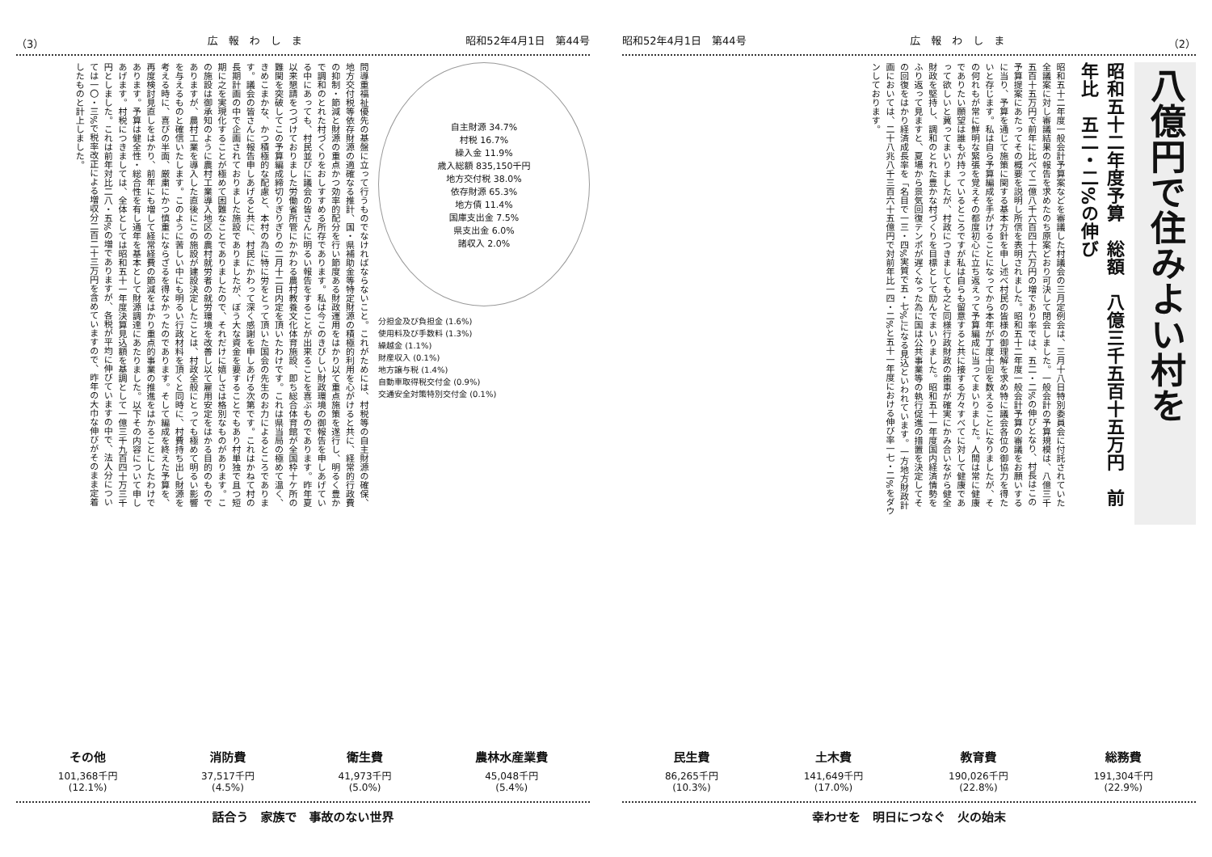（3） 広　報　わ　し　ま 昭和52年4月1日　第44号
問導重福祉優先の基盤に立って行うものでなければならないこと。これがためには、村税等の自主財源の確保、地方交付税等依存財源の適確なる推計、国・県補助金等特定財源の積極的利用を心がけると共に、経常的行政費の抑制・節減と財源の重点かつ効率的配分を行い節度ある財政運用をはかり以て重点施策を遂行し、明るく豊かで調和のとれた村づくりをおしすすめる所存であります。私は今このきびしい財政環境の御報告を申しあげている中にあっても、村民並びに議会の皆さんに明るい報告をすることが出来ることを喜ぶものであります。昨年夏以来懇請をつづけておりました労働省所管にかかわる農村教養文化体育施設、即ち総合体育館が全国枠十ケ所の難関を突破してこの予算編成締切りぎりぎりの二月十二日内定を頂いたわけです。これは県当局の極めて温く、きめこまかな、かつ積極的な配慮と、本村の為に特に労をとって頂いた国会の先生のお力によるところであります。議会の皆さんに報告申しあげると共に、村民にかわって深く感謝を申しあげる次第です。これはかねて村の長期計画の中で企画されておりました施設でありましたが、ぼう大な資金を要することでもあり村単独で且つ短期に之を実現化することが極めて困難なことでありましたので、それだけに嬉しさは格別なものがあります。この施設は御承知のように農村工業導入地区の農村就労者の就労環境を改善し以て雇用安定をはかる目的のものでありますが、農村工業を導入した直後にこの施設が建設決定したことは、村政全般にとっても極めて明るい影響を与えるものと確信いたします。このように苦しい中にも明るい行政材料を頂くと同時に、村費持ち出し財源を考える時に、喜びの半面、厳粛にかつ慎重にならざるを得なかったのであります。そして編成を終えた予算を、再度検討見直しをはかり、前年にも増して経常経費の節減をはかり重点的事業の推進をはかることにしたわけであります。予算は健全性・総合性を有し通年を基本として財源調達にあたりました。以下その内容について申しあげます。村税につきましては、全体としては昭和五十一年度決算見込額を基調として一億三千九百四十万三千円としました。これは前年対比二八・五%の増でありますが、各税が平均に伸びていますの中で、法人分については一〇・三%で税率改正による増収分二百二十三万円を含めていますので、昨年の大巾な伸びがそのまま定着したものと計上しました。
自主財源 34.7%
村税 16.7%
繰入金 11.9%
歳入総額 835,150千円
地方交付税 38.0%
依存財源 65.3%
地方債 11.4%
国庫支出金 7.5%
県支出金 6.0%
諸収入 2.0%
分担金及び負担金 (1.6%)
使用料及び手数料 (1.3%)
繰越金 (1.1%)
財産収入 (0.1%)
地方譲与税 (1.4%)
自動車取得税交付金 (0.9%)
交通安全対策特別交付金 (0.1%)
その他
101,368千円
(12.1%)
消防費
37,517千円
(4.5%)
衛生費
41,973千円
(5.0%)
農林水産業費
45,048千円
(5.4%)
話合う　家族で　事故のない世界
昭和52年4月1日　第44号 広　報　わ　し　ま （2）
昭和五十二年度一般会計予算案などを審議した村議会の三月定例会は、三月十八日特別委員会に付託されていた全議案に対し審議結果の報告を求めたのち原案どおり可決して閉会しました。一般会計の予算規模は、八億三千五百十五万円で前年に比べて二億八千六百四十六万円の増であり率では、五二・二%の伸びとなり、村長はこの予算提案にあたってその概要を説明し所信を表明されました。昭和五十二年度一般会計予算の審議をお願いするに当り、予算を通じて施策に関する基本方針を申し述べ村民の皆様の御理解を求め特に議会各位の御協力を得たいと存じます。私は自ら予算編成を手がけることになってから本年が丁度十回を数えることになりましたが、その何れもが常に鮮明な緊張を覚えその都度初心に立ち返えって予算編成に当ってまいりました。人間は常に健康でありたい願望は誰もが持っているところですが私は自らも留意すると共に接する方々すべてに対して健康であって欲しいと冀ってまいりましたが、村政につきましても之と同様行政財政の歯車が確実にかみ合いながら健全財政を堅持し、調和のとれた豊かな村づくりを目標として励んでまいりました。昭和五十一年度国内経済情勢をふり返って見ますと、夏場から景気回復テンポが遅くなった為に国は公共事業等の執行促進の措置を決定してその回復をはかり経済成長率を「名目で一三・四%実質で五・七%」になる見込といわれています。一方地方財政計画においては、二十八兆八千三百六十五億円で対前年比一四・二%と五十一年度における伸び率一七・二%をダウンしております。
昭和五十二年度予算　総額　八億三千五百十五万円　前年比　五二・二%の伸び
八億円で住みよい村を
民生費
86,265千円
(10.3%)
土木費
141,649千円
(17.0%)
教育費
190,026千円
(22.8%)
総務費
191,304千円
(22.9%)
幸わせを　明日につなぐ　火の始末